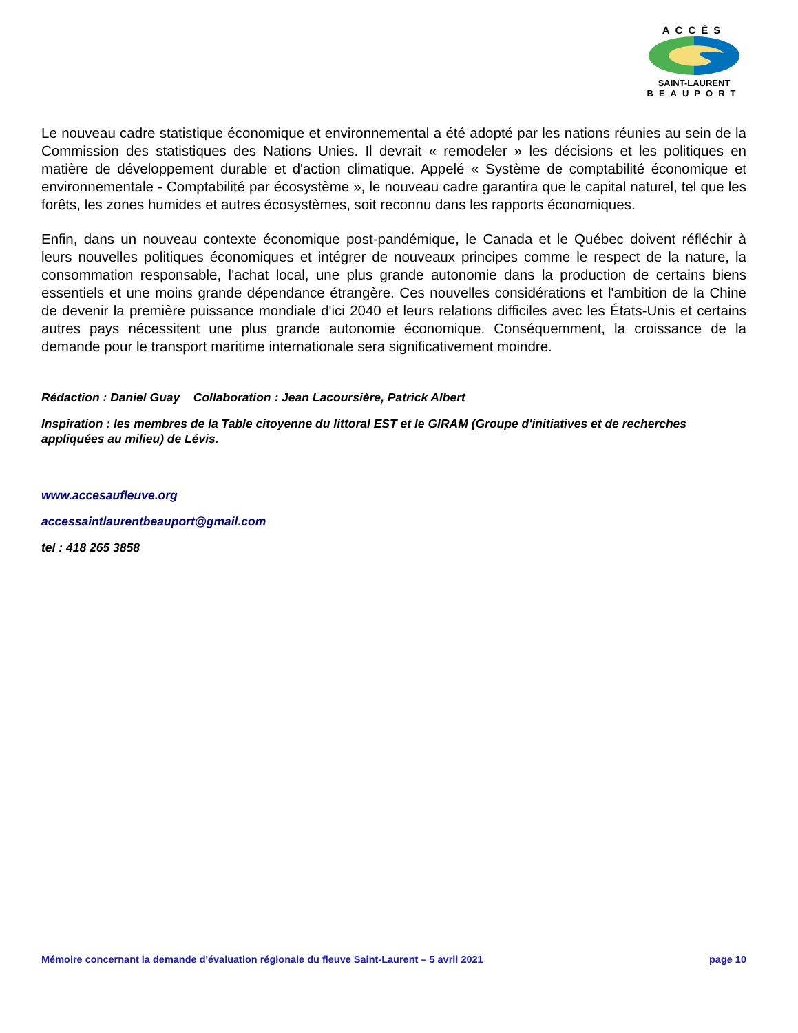ACCÈS
SAINT-LAURENT
BEAUPORT
Le nouveau cadre statistique économique et environnemental a été adopté par les nations réunies au sein de la Commission des statistiques des Nations Unies. Il devrait « remodeler » les décisions et les politiques en matière de développement durable et d'action climatique. Appelé « Système de comptabilité économique et environnementale - Comptabilité par écosystème », le nouveau cadre garantira que le capital naturel, tel que les forêts, les zones humides et autres écosystèmes, soit reconnu dans les rapports économiques.
Enfin, dans un nouveau contexte économique post-pandémique, le Canada et le Québec doivent réfléchir à leurs nouvelles politiques économiques et intégrer de nouveaux principes comme le respect de la nature, la consommation responsable, l'achat local, une plus grande autonomie dans la production de certains biens essentiels et une moins grande dépendance étrangère. Ces nouvelles considérations et l'ambition de la Chine de devenir la première puissance mondiale d'ici 2040 et leurs relations difficiles avec les États-Unis et certains autres pays nécessitent une plus grande autonomie économique. Conséquemment, la croissance de la demande pour le transport maritime internationale sera significativement moindre.
Rédaction : Daniel Guay Collaboration : Jean Lacoursière, Patrick Albert
Inspiration : les membres de la Table citoyenne du littoral EST et le GIRAM (Groupe d'initiatives et de recherches appliquées au milieu) de Lévis.
www.accesaufleuve.org
accessaintlaurentbeauport@gmail.com
tel : 418 265 3858
Mémoire concernant la demande d'évaluation régionale du fleuve Saint-Laurent – 5 avril 2021 page 10